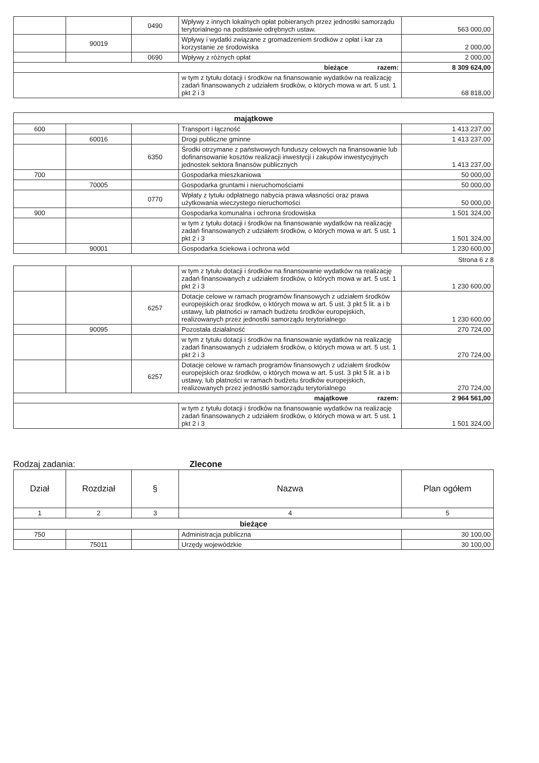| | | 0490 | Wpływy z innych lokalnych opłat pobieranych przez jednostki samorządu terytorialnego na podstawie odrębnych ustaw. | 563 000,00 |
| | 90019 | | Wpływy i wydatki związane z gromadzeniem środków z opłat i kar za korzystanie ze środowiska | 2 000,00 |
| | | 0690 | Wpływy z różnych opłat | 2 000,00 |
| bieżące razem: | | | | 8 309 624,00 |
| | | | w tym z tytułu dotacji i środków na finansowanie wydatków na realizację zadań finansowanych z udziałem środków, o których mowa w art. 5 ust. 1 pkt 2 i 3 | 68 818,00 |
| majątkowe | | | | |
| 600 | | | Transport i łączność | 1 413 237,00 |
| | 60016 | | Drogi publiczne gminne | 1 413 237,00 |
| | | 6350 | Środki otrzymane z państwowych funduszy celowych na finansowanie lub dofinansowanie kosztów realizacji inwestycji i zakupów inwestycyjnych jednostek sektora finansów publicznych | 1 413 237,00 |
| 700 | | | Gospodarka mieszkaniowa | 50 000,00 |
| | 70005 | | Gospodarka gruntami i nieruchomościami | 50 000,00 |
| | | 0770 | Wpłaty z tytułu odpłatnego nabycia prawa własności oraz prawa użytkowania wieczystego nieruchomości | 50 000,00 |
| 900 | | | Gospodarka komunalna i ochrona środowiska | 1 501 324,00 |
| | | | w tym z tytułu dotacji i środków na finansowanie wydatków na realizację zadań finansowanych z udziałem środków, o których mowa w art. 5 ust. 1 pkt 2 i 3 | 1 501 324,00 |
| | 90001 | | Gospodarka ściekowa i ochrona wód | 1 230 600,00 |
Strona 6 z 8
| | | | w tym z tytułu dotacji i środków na finansowanie wydatków na realizację zadań finansowanych z udziałem środków, o których mowa w art. 5 ust. 1 pkt 2 i 3 | 1 230 600,00 |
| | | 6257 | Dotacje celowe w ramach programów finansowych z udziałem środków europejskich oraz środków, o których mowa w art. 5 ust. 3 pkt 5 lit. a i b ustawy, lub płatności w ramach budżetu środków europejskich, realizowanych przez jednostki samorządu terytorialnego | 1 230 600,00 |
| | 90095 | | Pozostała działalność | 270 724,00 |
| | | | w tym z tytułu dotacji i środków na finansowanie wydatków na realizację zadań finansowanych z udziałem środków, o których mowa w art. 5 ust. 1 pkt 2 i 3 | 270 724,00 |
| | | 6257 | Dotacje celowe w ramach programów finansowych z udziałem środków europejskich oraz środków, o których mowa w art. 5 ust. 3 pkt 5 lit. a i b ustawy, lub płatności w ramach budżetu środków europejskich, realizowanych przez jednostki samorządu terytorialnego | 270 724,00 |
| majątkowe razem: | | | | 2 964 561,00 |
| | | | w tym z tytułu dotacji i środków na finansowanie wydatków na realizację zadań finansowanych z udziałem środków, o których mowa w art. 5 ust. 1 pkt 2 i 3 | 1 501 324,00 |
Rodzaj zadania: Zlecone
| Dział | Rozdział | § | Nazwa | Plan ogółem |
| --- | --- | --- | --- | --- |
| 1 | 2 | 3 | 4 | 5 |
| bieżące | | | | |
| 750 | | | Administracja publiczna | 30 100,00 |
| | 75011 | | Urzędy wojewódzkie | 30 100,00 |